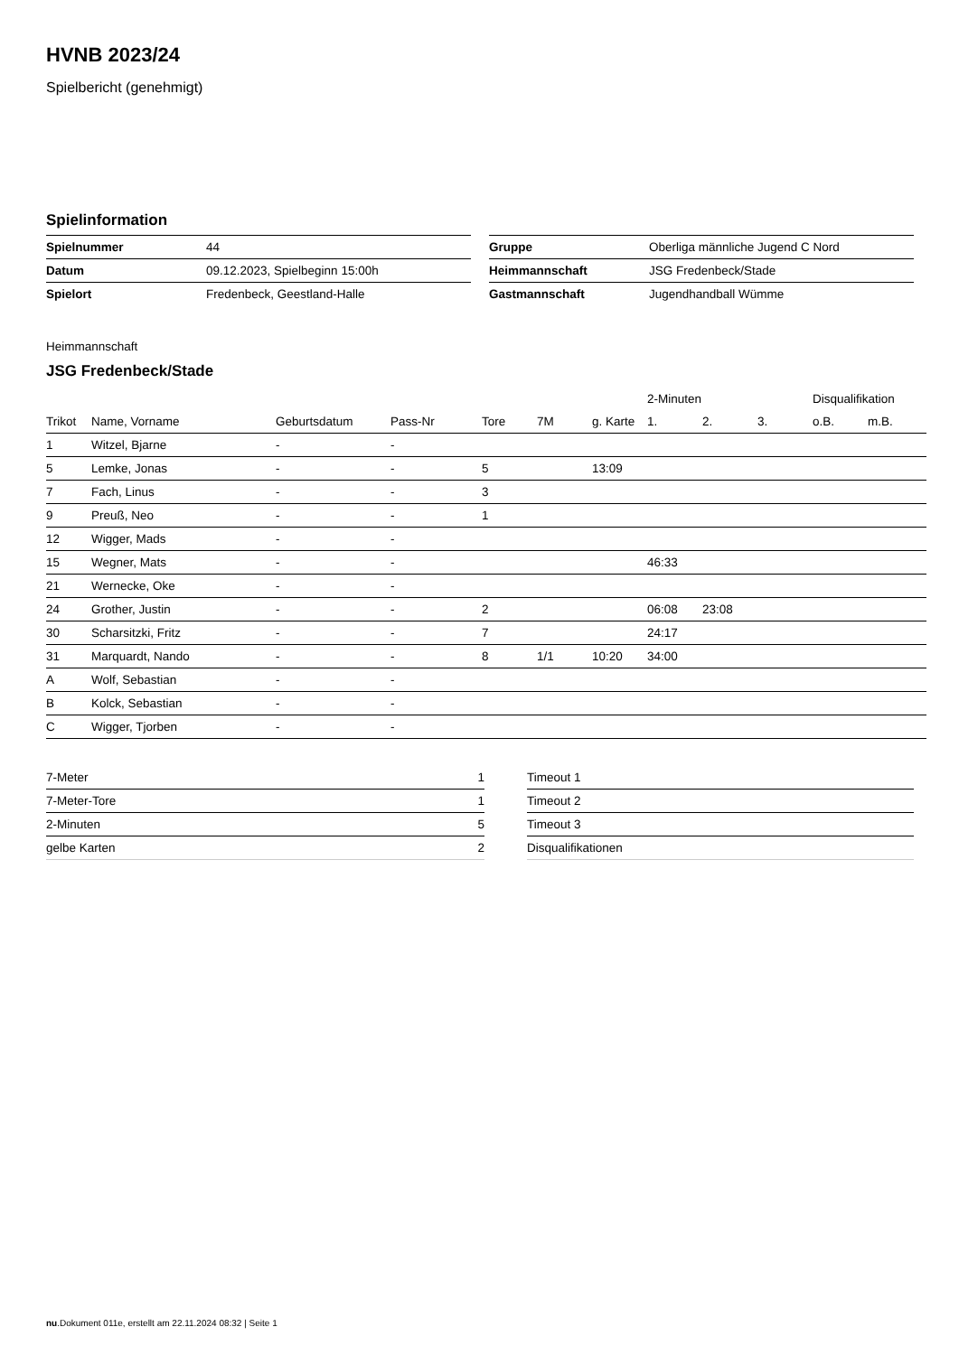HVNB 2023/24
Spielbericht (genehmigt)
Spielinformation
| Spielnummer | 44 |
| Datum | 09.12.2023, Spielbeginn 15:00h |
| Spielort | Fredenbeck, Geestland-Halle |
| Gruppe | Oberliga männliche Jugend C Nord |
| Heimmannschaft | JSG Fredenbeck/Stade |
| Gastmannschaft | Jugendhandball Wümme |
Heimmannschaft
JSG Fredenbeck/Stade
| | | | | | | | 2-Minuten | | | Disqualifikation | |
| --- | --- | --- | --- | --- | --- | --- | --- | --- | --- | --- | --- |
| Trikot | Name, Vorname | Geburtsdatum | Pass-Nr | Tore | 7M | g. Karte | 1. | 2. | 3. | o.B. | m.B. |
| 1 | Witzel, Bjarne | - | - | | | | | | | | |
| 5 | Lemke, Jonas | - | - | 5 | | 13:09 | | | | | |
| 7 | Fach, Linus | - | - | 3 | | | | | | | |
| 9 | Preuß, Neo | - | - | 1 | | | | | | | |
| 12 | Wigger, Mads | - | - | | | | | | | | |
| 15 | Wegner, Mats | - | - | | | | 46:33 | | | | |
| 21 | Wernecke, Oke | - | - | | | | | | | | |
| 24 | Grother, Justin | - | - | 2 | | | 06:08 | 23:08 | | | |
| 30 | Scharsitzki, Fritz | - | - | 7 | | | 24:17 | | | | |
| 31 | Marquardt, Nando | - | - | 8 | 1/1 | 10:20 | 34:00 | | | | |
| A | Wolf, Sebastian | - | - | | | | | | | | |
| B | Kolck, Sebastian | - | - | | | | | | | | |
| C | Wigger, Tjorben | - | - | | | | | | | | |
| 7-Meter | 1 |
| 7-Meter-Tore | 1 |
| 2-Minuten | 5 |
| gelbe Karten | 2 |
| Timeout 1 |
| Timeout 2 |
| Timeout 3 |
| Disqualifikationen |
nu.Dokument 011e, erstellt am 22.11.2024 08:32 | Seite 1